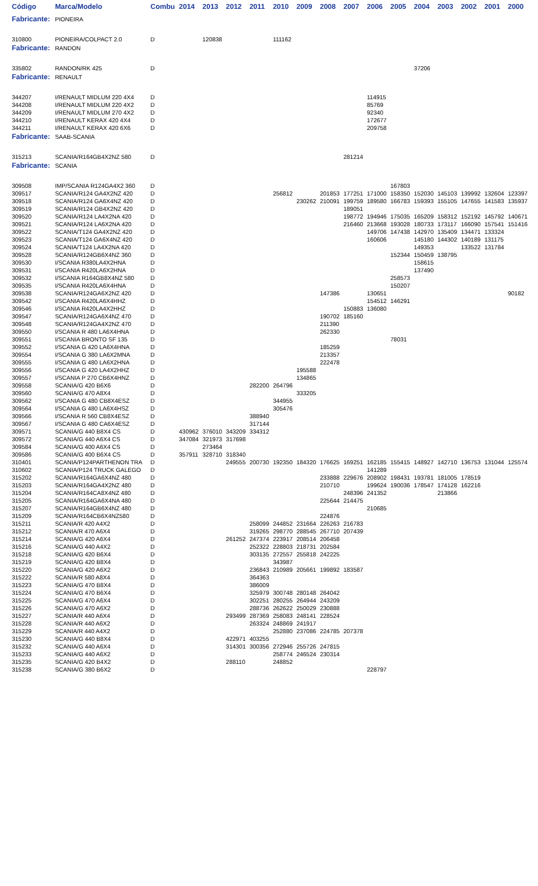| Código | Marca/Modelo | Combu | 2014 | 2013 | 2012 | 2011 | 2010 | 2009 | 2008 | 2007 | 2006 | 2005 | 2004 | 2003 | 2002 | 2001 | 2000 |
| --- | --- | --- | --- | --- | --- | --- | --- | --- | --- | --- | --- | --- | --- | --- | --- | --- | --- |
| Fabricante: | PIONEIRA | | | | | | | | | | | | | | | | |
| 310800 | PIONEIRA/COLPACT 2.0 | D | | 120838 | | | 111162 | | | | | | | | | | |
| Fabricante: | RANDON | | | | | | | | | | | | | | | | |
| 335802 | RANDON/RK 425 | D | | | | | | | | | | | 37206 | | | | |
| Fabricante: | RENAULT | | | | | | | | | | | | | | | | |
| 344207 | I/RENAULT MIDLUM 220 4X4 | D | | | | | | | | | 114915 | | | | | | |
| 344208 | I/RENAULT MIDLUM 220 4X2 | D | | | | | | | | | 85769 | | | | | | |
| 344209 | I/RENAULT MIDLUM 270 4X2 | D | | | | | | | | | 92340 | | | | | | |
| 344210 | I/RENAULT KERAX 420 4X4 | D | | | | | | | | | 172677 | | | | | | |
| 344211 | I/RENAULT KERAX 420 6X6 | D | | | | | | | | | 209758 | | | | | | |
| Fabricante: | SAAB-SCANIA | | | | | | | | | | | | | | | | |
| 315213 | SCANIA/R164GB4X2NZ 580 | D | | | | | | | | 281214 | | | | | | | |
| Fabricante: | SCANIA | | | | | | | | | | | | | | | | |
| 309508 | IMP/SCANIA R124GA4X2 360 | D | | | | | | | | | | 167803 | | | | | |
| 309517 | SCANIA/R124 GA4X2NZ 420 | D | | | | | 256812 | | 201853 | 177251 | 171000 | 158350 | 152030 | 145103 | 139992 | 132604 | 123397 |
| 309518 | SCANIA/R124 GA6X4NZ 420 | D | | | | | | 230262 | 210091 | 199759 | 189580 | 166783 | 159393 | 155105 | 147655 | 141583 | 135937 |
| 309519 | SCANIA/R124 GB4X2NZ 420 | D | | | | | | | | 189051 | | | | | | | |
| 309520 | SCANIA/R124 LA4X2NA 420 | D | | | | | | | | 198772 | 194946 | 175035 | 165209 | 158312 | 152192 | 145792 | 140671 |
| 309521 | SCANIA/R124 LA6X2NA 420 | D | | | | | | | | 216460 | 213668 | 193028 | 180733 | 173117 | 166090 | 157541 | 151416 |
| 309522 | SCANIA/T124 GA4X2NZ 420 | D | | | | | | | | | 149706 | 147438 | 142970 | 135409 | 134471 | 133324 | |
| 309523 | SCANIA/T124 GA6X4NZ 420 | D | | | | | | | | | 160606 | | 145180 | 144302 | 140189 | 131175 | |
| 309524 | SCANIA/T124 LA4X2NA 420 | D | | | | | | | | | | | 149353 | | 133522 | 131784 | |
| 309528 | SCANIA/R124GB6X4NZ 360 | D | | | | | | | | | | 152344 | 150459 | 138795 | | | |
| 309530 | I/SCANIA R380LA4X2HNA | D | | | | | | | | | | | 158615 | | | | |
| 309531 | I/SCANIA R420LA6X2HNA | D | | | | | | | | | | | 137490 | | | | |
| 309532 | I/SCANIA R164GB8X4NZ 580 | D | | | | | | | | | | 258573 | | | | | |
| 309535 | I/SCANIA R420LA6X4HNA | D | | | | | | | | | | 150207 | | | | | |
| 309538 | SCANIA/R124GA6X2NZ 420 | D | | | | | | | 147386 | | 130651 | | | | | | 90182 |
| 309542 | I/SCANIA R420LA6X4HHZ | D | | | | | | | | | 154512 | 146291 | | | | | |
| 309546 | I/SCANIA R420LA4X2HHZ | D | | | | | | | | 150883 | 136080 | | | | | | |
| 309547 | SCANIA/R124GA6X4NZ 470 | D | | | | | | | 190702 | 185160 | | | | | | | |
| 309548 | SCANIA/R124GA4X2NZ 470 | D | | | | | | | 211390 | | | | | | | | |
| 309550 | I/SCANIA R 480 LA6X4HNA | D | | | | | | | 262330 | | | | | | | | |
| 309551 | I/SCANIA BRONTO SF 135 | D | | | | | | | | | | 78031 | | | | | |
| 309552 | I/SCANIA G 420 LA6X4HNA | D | | | | | | | 185259 | | | | | | | | |
| 309554 | I/SCANIA G 380 LA6X2MNA | D | | | | | | | 213357 | | | | | | | | |
| 309555 | I/SCANIA G 480 LA6X2HNA | D | | | | | | | 222478 | | | | | | | | |
| 309556 | I/SCANIA G 420 LA4X2HHZ | D | | | | | | 195588 | | | | | | | | | |
| 309557 | I/SCANIA P 270 CB6X4HNZ | D | | | | | | 134865 | | | | | | | | | |
| 309558 | SCANIA/G 420 B6X6 | D | | | | 282200 | 264796 | | | | | | | | | | |
| 309560 | SCANIA/G 470 A8X4 | D | | | | | | 333205 | | | | | | | | | |
| 309562 | I/SCANIA G 480 CB8X4ESZ | D | | | | | 344955 | | | | | | | | | | |
| 309564 | I/SCANIA G 480 LA6X4HSZ | D | | | | | 305476 | | | | | | | | | | |
| 309566 | I/SCANIA R 560 CB8X4ESZ | D | | | | 388940 | | | | | | | | | | | |
| 309567 | I/SCANIA G 480 CA6X4ESZ | D | | | | 317144 | | | | | | | | | | | |
| 309571 | SCANIA/G 440 B8X4 CS | D | 430962 | 376010 | 343209 | 334312 | | | | | | | | | | | |
| 309572 | SCANIA/G 440 A6X4 CS | D | 347084 | 321973 | 317698 | | | | | | | | | | | | |
| 309584 | SCANIA/G 400 A6X4 CS | D | | 273464 | | | | | | | | | | | | | |
| 309586 | SCANIA/G 400 B6X4 CS | D | 357911 | 328710 | 318340 | | | | | | | | | | | | |
| 310401 | SCANIA/P124PARTHENON TRA | D | | | 249555 | 200730 | 192350 | 184320 | 176625 | 169251 | 162185 | 155415 | 148927 | 142710 | 136753 | 131044 | 125574 |
| 310602 | SCANIA/P124 TRUCK GALEGO | D | | | | | | | | | 141289 | | | | | | |
| 315202 | SCANIA/R164GA6X4NZ 480 | D | | | | | | | 233888 | 229676 | 208902 | 198431 | 193781 | 181005 | 178519 | | |
| 315203 | SCANIA/R164GA4X2NZ 480 | D | | | | | | | 210710 | | 199624 | 190036 | 178547 | 174128 | 162216 | | |
| 315204 | SCANIA/R164CA8X4NZ 480 | D | | | | | | | | 248396 | 241352 | | | 213866 | | | |
| 315205 | SCANIA/R164GA6X4NA 480 | D | | | | | | | 225644 | 214475 | | | | | | | |
| 315207 | SCANIA/R164GB6X4NZ 480 | D | | | | | | | | | 210685 | | | | | | |
| 315209 | SCANIA/R164CB6X4NZ580 | D | | | | | | | 224876 | | | | | | | | |
| 315211 | SCANIA/R 420 A4X2 | D | | | | 258099 | 244852 | 231664 | 226263 | 216783 | | | | | | | |
| 315212 | SCANIA/R 470 A6X4 | D | | | | 319265 | 298770 | 288545 | 267710 | 207439 | | | | | | | |
| 315214 | SCANIA/G 420 A6X4 | D | | | 261252 | 247374 | 223917 | 208514 | 206458 | | | | | | | | |
| 315216 | SCANIA/G 440 A4X2 | D | | | | 252322 | 228803 | 218731 | 202584 | | | | | | | | |
| 315218 | SCANIA/G 420 B6X4 | D | | | | 303135 | 272557 | 255818 | 242225 | | | | | | | | |
| 315219 | SCANIA/G 420 B8X4 | D | | | | | 343987 | | | | | | | | | | |
| 315220 | SCANIA/G 420 A6X2 | D | | | | 236843 | 210989 | 205661 | 199892 | 183587 | | | | | | | |
| 315222 | SCANIA/R 580 A8X4 | D | | | | 364363 | | | | | | | | | | | |
| 315223 | SCANIA/G 470 B8X4 | D | | | | 386009 | | | | | | | | | | | |
| 315224 | SCANIA/G 470 B6X4 | D | | | | 325979 | 300748 | 280148 | 264042 | | | | | | | | |
| 315225 | SCANIA/G 470 A6X4 | D | | | | 302251 | 280255 | 264944 | 243209 | | | | | | | | |
| 315226 | SCANIA/G 470 A6X2 | D | | | | 288736 | 262622 | 250029 | 230888 | | | | | | | | |
| 315227 | SCANIA/R 440 A6X4 | D | | | 293499 | 287369 | 258083 | 248141 | 228524 | | | | | | | | |
| 315228 | SCANIA/R 440 A6X2 | D | | | | 263324 | 248869 | 241917 | | | | | | | | | |
| 315229 | SCANIA/R 440 A4X2 | D | | | | | 252880 | 237086 | 224785 | 207378 | | | | | | | |
| 315230 | SCANIA/G 440 B8X4 | D | | | 422971 | 403255 | | | | | | | | | | | |
| 315232 | SCANIA/G 440 A6X4 | D | | | 314301 | 300356 | 272946 | 255726 | 247815 | | | | | | | | |
| 315233 | SCANIA/G 440 A6X2 | D | | | | | 258774 | 246524 | 230314 | | | | | | | | |
| 315235 | SCANIA/G 420 B4X2 | D | | | 288110 | | 248852 | | | | | | | | | | |
| 315238 | SCANIA/G 380 B6X2 | D | | | | | | | | | 228797 | | | | | | |